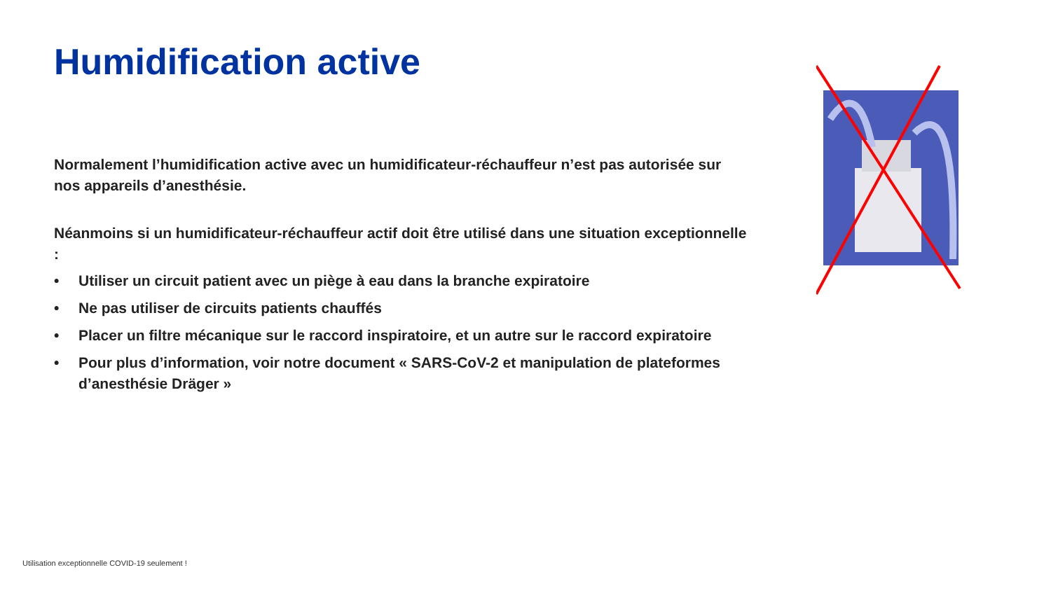Humidification active
Normalement l’humidification active avec un humidificateur-réchauffeur n’est pas autorisée sur nos appareils d’anesthésie.
Néanmoins si un humidificateur-réchauffeur actif doit être utilisé dans une situation exceptionnelle :
• Utiliser un circuit patient avec un piège à eau dans la branche expiratoire
• Ne pas utiliser de circuits patients chauffés
• Placer un filtre mécanique sur le raccord inspiratoire, et un autre sur le raccord expiratoire
• Pour plus d’information, voir notre document « SARS-CoV-2 et manipulation de plateformes d’anesthésie Dräger »
Utilisation exceptionnelle COVID-19 seulement !